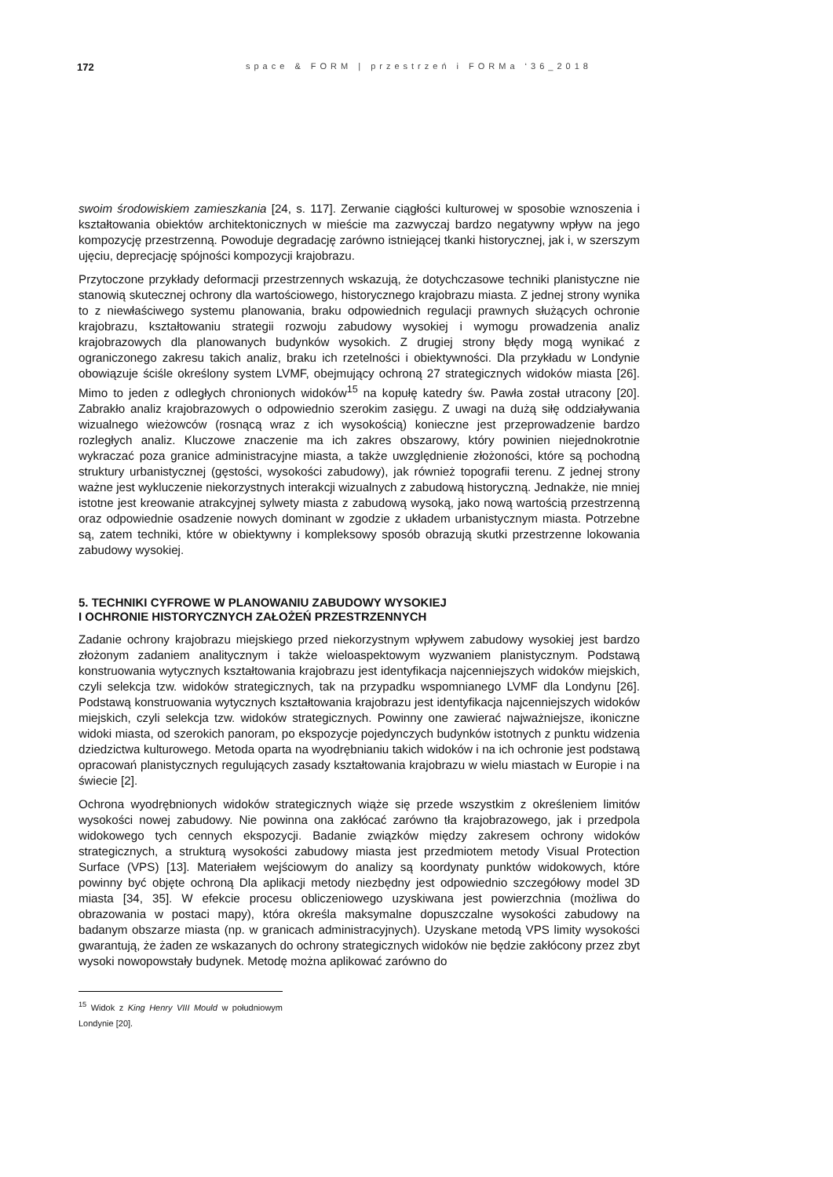172 space & FORM | przestrzeń i FORMa ‘36_2018
swoim środowiskiem zamieszkania [24, s. 117]. Zerwanie ciągłości kulturowej w sposobie wznoszenia i kształtowania obiektów architektonicznych w mieście ma zazwyczaj bardzo negatywny wpływ na jego kompozycję przestrzenną. Powoduje degradację zarówno istniejącej tkanki historycznej, jak i, w szerszym ujęciu, deprecjację spójności kompozycji krajobrazu.
Przytoczone przykłady deformacji przestrzennych wskazują, że dotychczasowe techniki planistyczne nie stanowią skutecznej ochrony dla wartościowego, historycznego krajobrazu miasta. Z jednej strony wynika to z niewłaściwego systemu planowania, braku odpowiednich regulacji prawnych służących ochronie krajobrazu, kształtowaniu strategii rozwoju zabudowy wysokiej i wymogu prowadzenia analiz krajobrazowych dla planowanych budynków wysokich. Z drugiej strony błędy mogą wynikać z ograniczonego zakresu takich analiz, braku ich rzetelności i obiektywności. Dla przykładu w Londynie obowiązuje ściśle określony system LVMF, obejmujący ochroną 27 strategicznych widoków miasta [26]. Mimo to jeden z odległych chronionych widoków<sup>15</sup> na kopułę katedry św. Pawła został utracony [20]. Zabrakło analiz krajobrazowych o odpowiednio szerokim zasięgu. Z uwagi na dużą siłę oddziaływania wizualnego wieżowców (rosnącą wraz z ich wysokością) konieczne jest przeprowadzenie bardzo rozległych analiz. Kluczowe znaczenie ma ich zakres obszarowy, który powinien niejednokrotnie wykraczać poza granice administracyjne miasta, a także uwzględnienie złożoności, które są pochodną struktury urbanistycznej (gęstości, wysokości zabudowy), jak również topografii terenu. Z jednej strony ważne jest wykluczenie niekorzystnych interakcji wizualnych z zabudową historyczną. Jednakże, nie mniej istotne jest kreowanie atrakcyjnej sylwety miasta z zabudową wysoką, jako nową wartością przestrzenną oraz odpowiednie osadzenie nowych dominant w zgodzie z układem urbanistycznym miasta. Potrzebne są, zatem techniki, które w obiektywny i kompleksowy sposób obrazują skutki przestrzenne lokowania zabudowy wysokiej.
5. TECHNIKI CYFROWE W PLANOWANIU ZABUDOWY WYSOKIEJ
I OCHRONIE HISTORYCZNYCH ZAŁOŻEŃ PRZESTRZENNYCH
Zadanie ochrony krajobrazu miejskiego przed niekorzystnym wpływem zabudowy wysokiej jest bardzo złożonym zadaniem analitycznym i także wieloaspektowym wyzwaniem planistycznym. Podstawą konstruowania wytycznych kształtowania krajobrazu jest identyfikacja najcenniejszych widoków miejskich, czyli selekcja tzw. widoków strategicznych, tak na przypadku wspomnianego LVMF dla Londynu [26]. Podstawą konstruowania wytycznych kształtowania krajobrazu jest identyfikacja najcenniejszych widoków miejskich, czyli selekcja tzw. widoków strategicznych. Powinny one zawierać najważniejsze, ikoniczne widoki miasta, od szerokich panoram, po ekspozycje pojedynczych budynków istotnych z punktu widzenia dziedzictwa kulturowego. Metoda oparta na wyodrębnianiu takich widoków i na ich ochronie jest podstawą opracowań planistycznych regulujących zasady kształtowania krajobrazu w wielu miastach w Europie i na świecie [2].
Ochrona wyodrębnionych widoków strategicznych wiąże się przede wszystkim z określeniem limitów wysokości nowej zabudowy. Nie powinna ona zakłócać zarówno tła krajobrazowego, jak i przedpola widokowego tych cennych ekspozycji. Badanie związków między zakresem ochrony widoków strategicznych, a strukturą wysokości zabudowy miasta jest przedmiotem metody Visual Protection Surface (VPS) [13]. Materiałem wejściowym do analizy są koordynaty punktów widokowych, które powinny być objęte ochroną Dla aplikacji metody niezbędny jest odpowiednio szczegółowy model 3D miasta [34, 35]. W efekcie procesu obliczeniowego uzyskiwana jest powierzchnia (możliwa do obrazowania w postaci mapy), która określa maksymalne dopuszczalne wysokości zabudowy na badanym obszarze miasta (np. w granicach administracyjnych). Uzyskane metodą VPS limity wysokości gwarantują, że żaden ze wskazanych do ochrony strategicznych widoków nie będzie zakłócony przez zbyt wysoki nowopowstały budynek. Metodę można aplikować zarówno do
<sup>15</sup> Widok z King Henry VIII Mould w południowym Londynie [20].